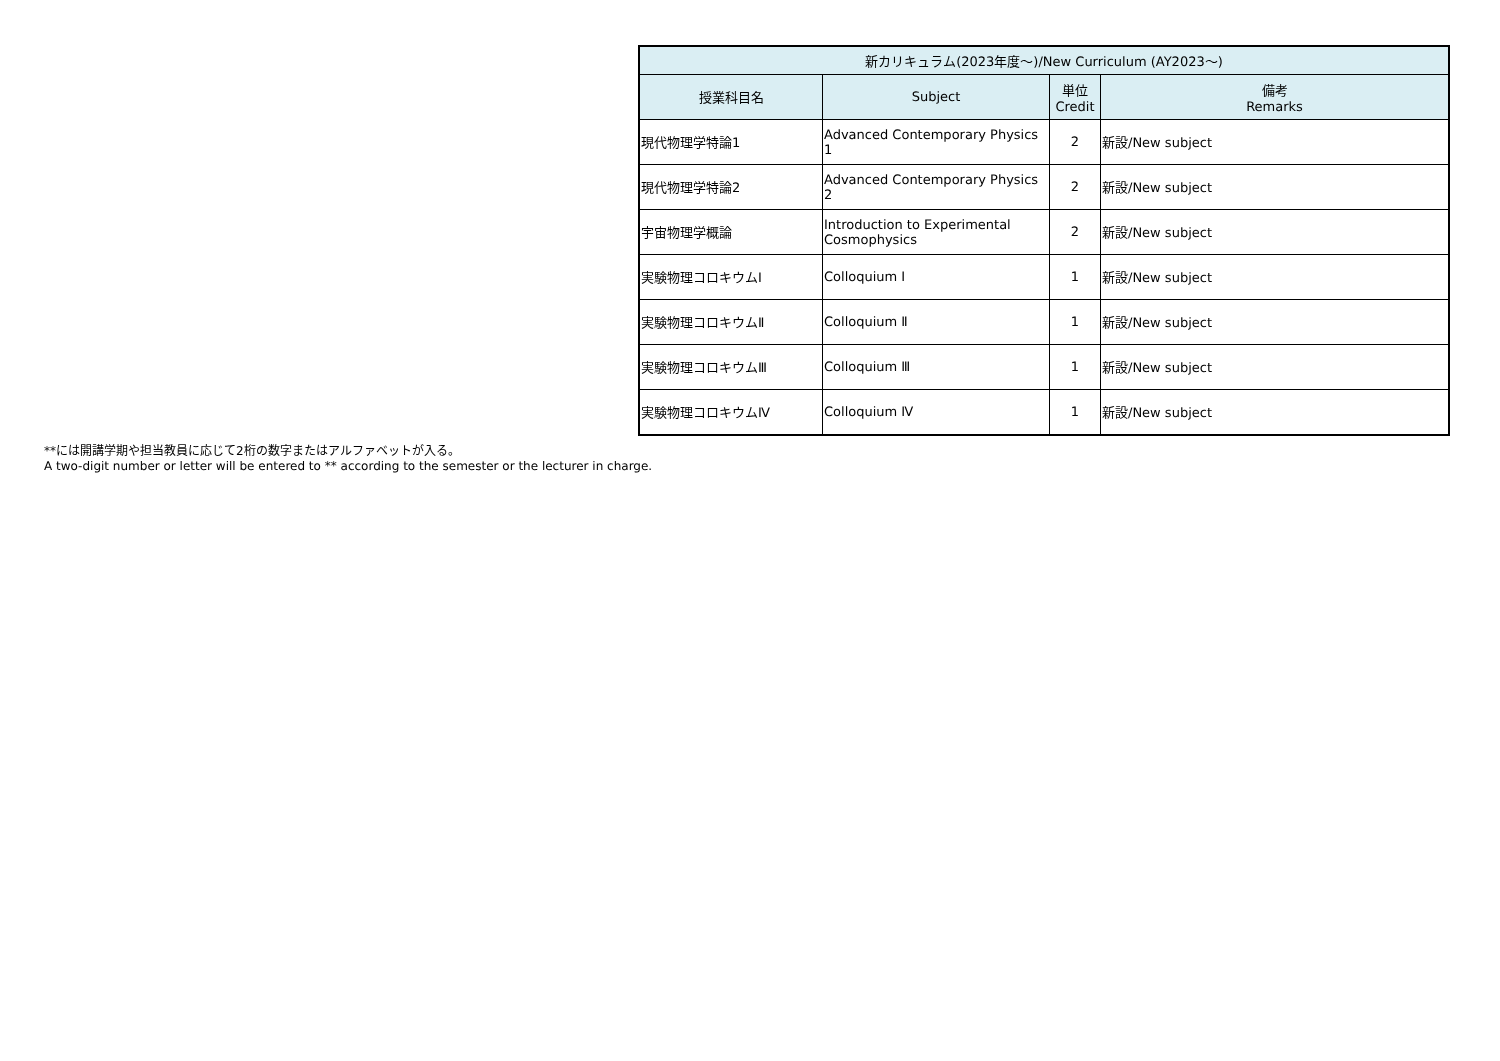| 新カリキュラム(2023年度〜)/New Curriculum (AY2023〜) | | | |
| --- | --- | --- | --- |
| 授業科目名 | Subject | 単位 Credit | 備考 Remarks |
| 現代物理学特論1 | Advanced Contemporary Physics 1 | 2 | 新設/New subject |
| 現代物理学特論2 | Advanced Contemporary Physics 2 | 2 | 新設/New subject |
| 宇宙物理学概論 | Introduction to Experimental Cosmophysics | 2 | 新設/New subject |
| 実験物理コロキウムⅠ | Colloquium Ⅰ | 1 | 新設/New subject |
| 実験物理コロキウムⅡ | Colloquium Ⅱ | 1 | 新設/New subject |
| 実験物理コロキウムⅢ | Colloquium Ⅲ | 1 | 新設/New subject |
| 実験物理コロキウムⅣ | Colloquium Ⅳ | 1 | 新設/New subject |
**には開講学期や担当教員に応じて2桁の数字またはアルファベットが入る。
A two-digit number or letter will be entered to ** according to the semester or the lecturer in charge.